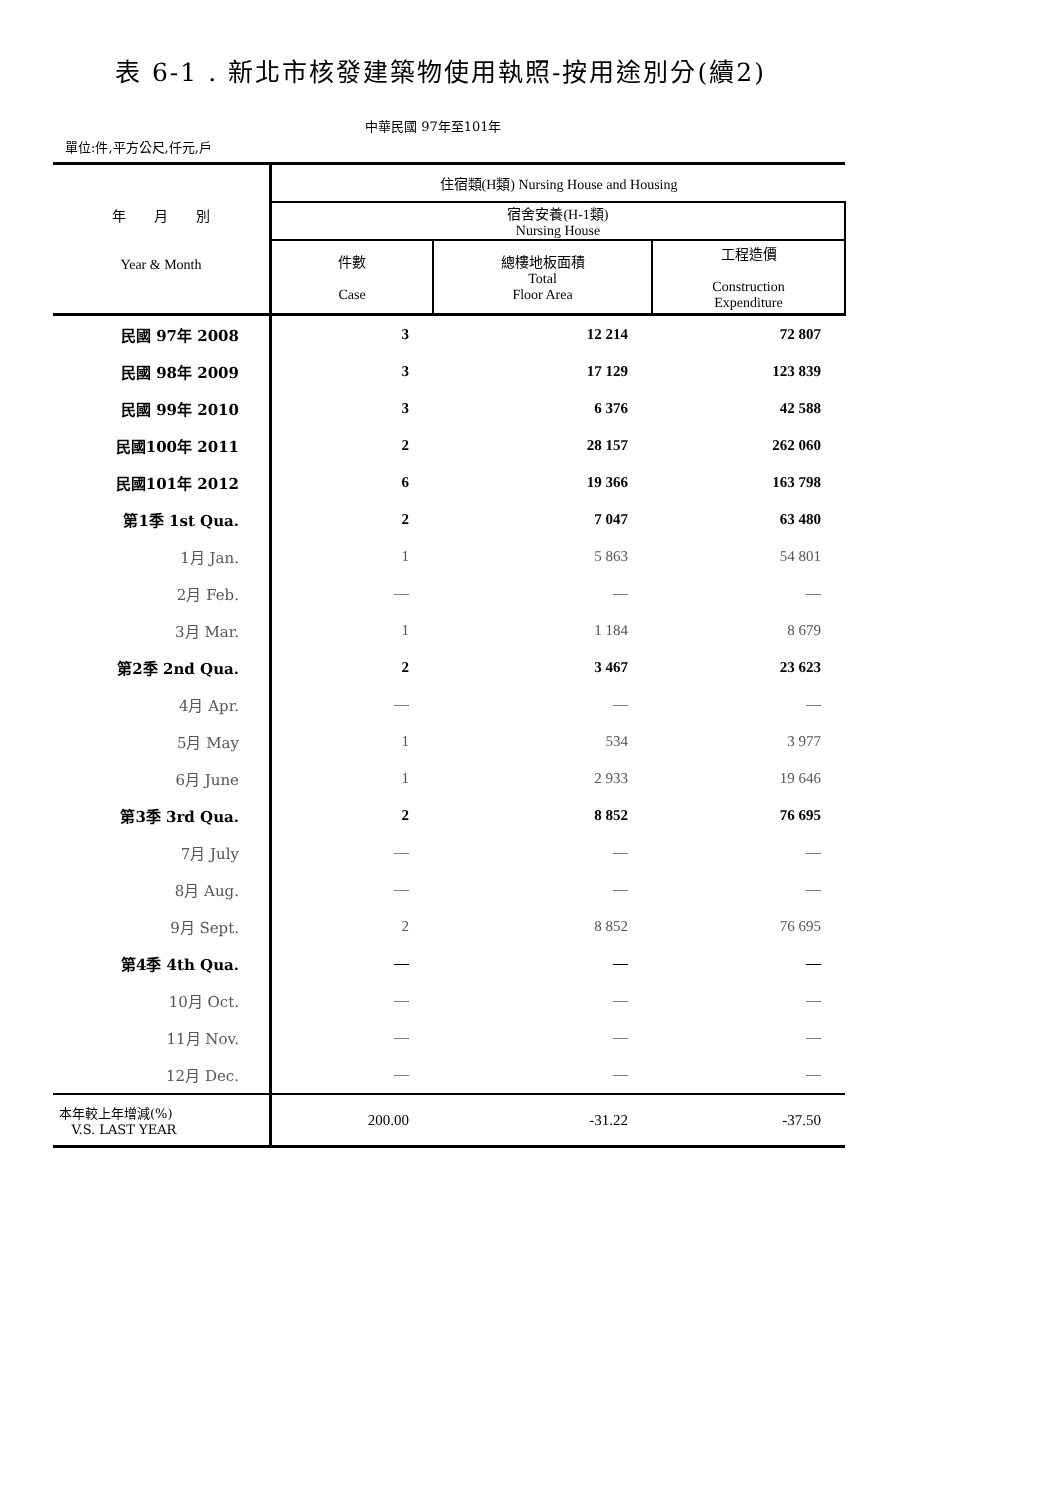表 6-1 . 新北市核發建築物使用執照-按用途別分(續2)
中華民國 97年至101年
單位:件,平方公尺,仟元,戶
| 年 月 別 Year & Month | 住宿類(H類) Nursing House and Housing | | |
| --- | --- | --- | --- |
| | 宿舍安養(H-1類) Nursing House | | |
| | 件數 Case | 總樓地板面積 Total Floor Area | 工程造價 Construction Expenditure |
| 民國 97年 2008 | 3 | 12 214 | 72 807 |
| 民國 98年 2009 | 3 | 17 129 | 123 839 |
| 民國 99年 2010 | 3 | 6 376 | 42 588 |
| 民國100年 2011 | 2 | 28 157 | 262 060 |
| 民國101年 2012 | 6 | 19 366 | 163 798 |
| 第1季 1st Qua. | 2 | 7 047 | 63 480 |
| 1月 Jan. | 1 | 5 863 | 54 801 |
| 2月 Feb. | — | — | — |
| 3月 Mar. | 1 | 1 184 | 8 679 |
| 第2季 2nd Qua. | 2 | 3 467 | 23 623 |
| 4月 Apr. | — | — | — |
| 5月 May | 1 | 534 | 3 977 |
| 6月 June | 1 | 2 933 | 19 646 |
| 第3季 3rd Qua. | 2 | 8 852 | 76 695 |
| 7月 July | — | — | — |
| 8月 Aug. | — | — | — |
| 9月 Sept. | 2 | 8 852 | 76 695 |
| 第4季 4th Qua. | — | — | — |
| 10月 Oct. | — | — | — |
| 11月 Nov. | — | — | — |
| 12月 Dec. | — | — | — |
| 本年較上年增減(%) V.S. LAST YEAR | 200.00 | -31.22 | -37.50 |